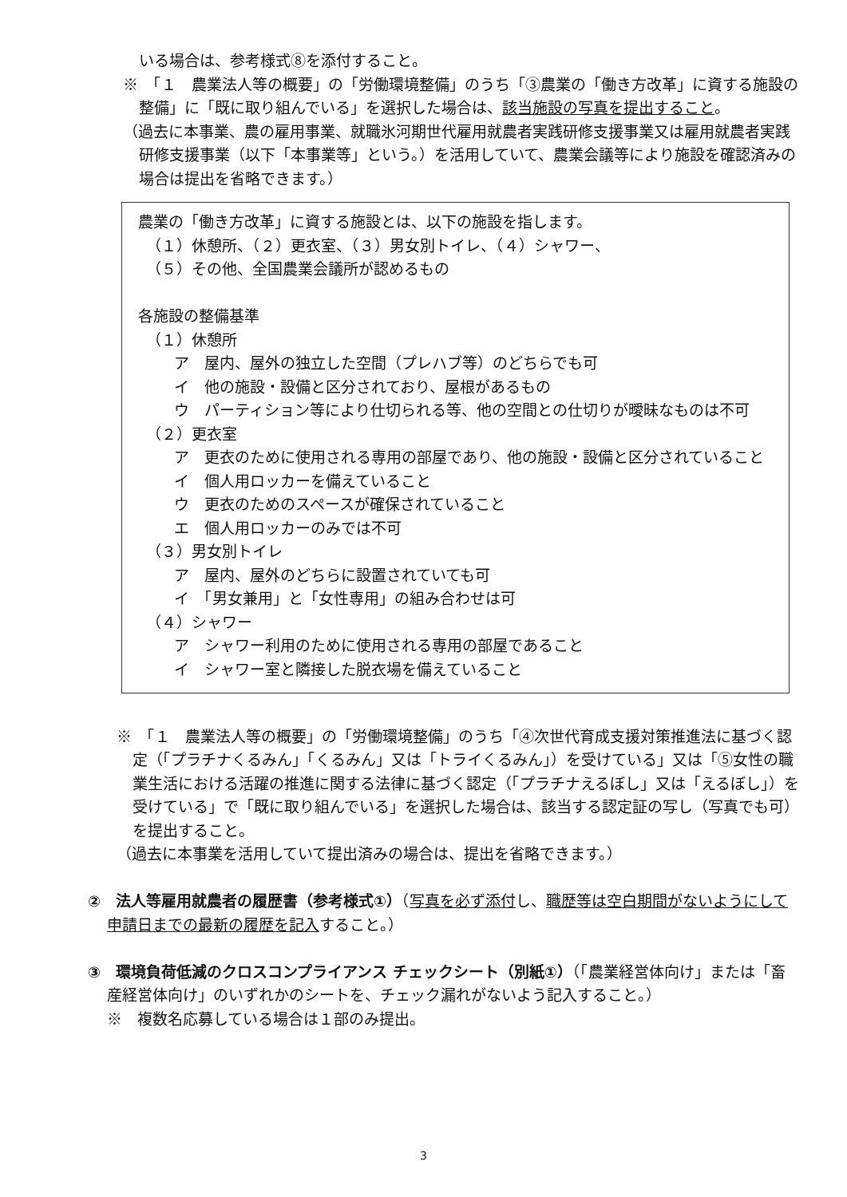いる場合は、参考様式⑧を添付すること。
※　「１　農業法人等の概要」の「労働環境整備」のうち「③農業の「働き方改革」に資する施設の整備」に「既に取り組んでいる」を選択した場合は、該当施設の写真を提出すること。
（過去に本事業、農の雇用事業、就職氷河期世代雇用就農者実践研修支援事業又は雇用就農者実践研修支援事業（以下「本事業等」という。）を活用していて、農業会議等により施設を確認済みの場合は提出を省略できます。）
農業の「働き方改革」に資する施設とは、以下の施設を指します。
（１）休憩所、（２）更衣室、（３）男女別トイレ、（４）シャワー、
（５）その他、全国農業会議所が認めるもの
各施設の整備基準
（１）休憩所
ア　屋内、屋外の独立した空間（プレハブ等）のどちらでも可
イ　他の施設・設備と区分されており、屋根があるもの
ウ　パーティション等により仕切られる等、他の空間との仕切りが曖昧なものは不可
（２）更衣室
ア　更衣のために使用される専用の部屋であり、他の施設・設備と区分されていること
イ　個人用ロッカーを備えていること
ウ　更衣のためのスペースが確保されていること
エ　個人用ロッカーのみでは不可
（３）男女別トイレ
ア　屋内、屋外のどちらに設置されていても可
イ　「男女兼用」と「女性専用」の組み合わせは可
（４）シャワー
ア　シャワー利用のために使用される専用の部屋であること
イ　シャワー室と隣接した脱衣場を備えていること
※　「１　農業法人等の概要」の「労働環境整備」のうち「④次世代育成支援対策推進法に基づく認定（「プラチナくるみん」「くるみん」又は「トライくるみん」）を受けている」又は「⑤女性の職業生活における活躍の推進に関する法律に基づく認定（「プラチナえるぼし」又は「えるぼし」）を受けている」で「既に取り組んでいる」を選択した場合は、該当する認定証の写し（写真でも可）を提出すること。
（過去に本事業を活用していて提出済みの場合は、提出を省略できます。）
②　法人等雇用就農者の履歴書（参考様式①）（写真を必ず添付し、職歴等は空白期間がないようにして申請日までの最新の履歴を記入すること。）
③　環境負荷低減のクロスコンプライアンス チェックシート（別紙①）（「農業経営体向け」または「畜産経営体向け」のいずれかのシートを、チェック漏れがないよう記入すること。）
※　複数名応募している場合は１部のみ提出。
3